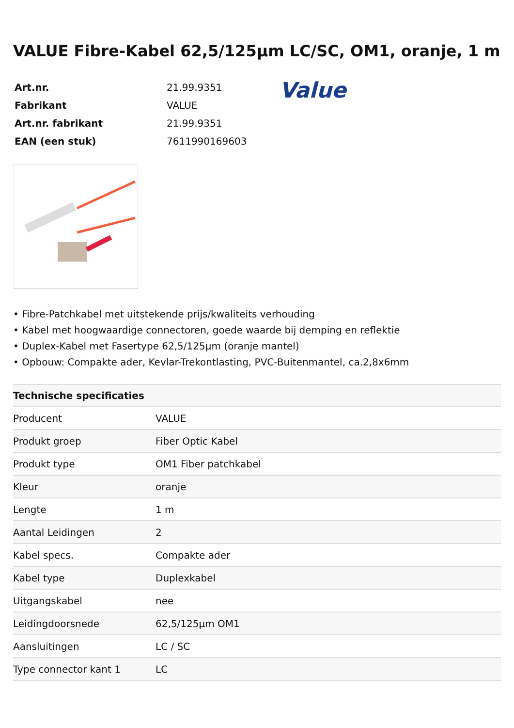VALUE Fibre-Kabel 62,5/125µm LC/SC, OM1, oranje, 1 m
| Art.nr. | 21.99.9351 |
| Fabrikant | VALUE |
| Art.nr. fabrikant | 21.99.9351 |
| EAN (een stuk) | 7611990169603 |
Value
• Fibre-Patchkabel met uitstekende prijs/kwaliteits verhouding
• Kabel met hoogwaardige connectoren, goede waarde bij demping en reflektie
• Duplex-Kabel met Fasertype 62,5/125µm (oranje mantel)
• Opbouw: Compakte ader, Kevlar-Trekontlasting, PVC-Buitenmantel, ca.2,8x6mm
| Technische specificaties | |
| --- | --- |
| Producent | VALUE |
| Produkt groep | Fiber Optic Kabel |
| Produkt type | OM1 Fiber patchkabel |
| Kleur | oranje |
| Lengte | 1 m |
| Aantal Leidingen | 2 |
| Kabel specs. | Compakte ader |
| Kabel type | Duplexkabel |
| Uitgangskabel | nee |
| Leidingdoorsnede | 62,5/125µm OM1 |
| Aansluitingen | LC / SC |
| Type connector kant 1 | LC |